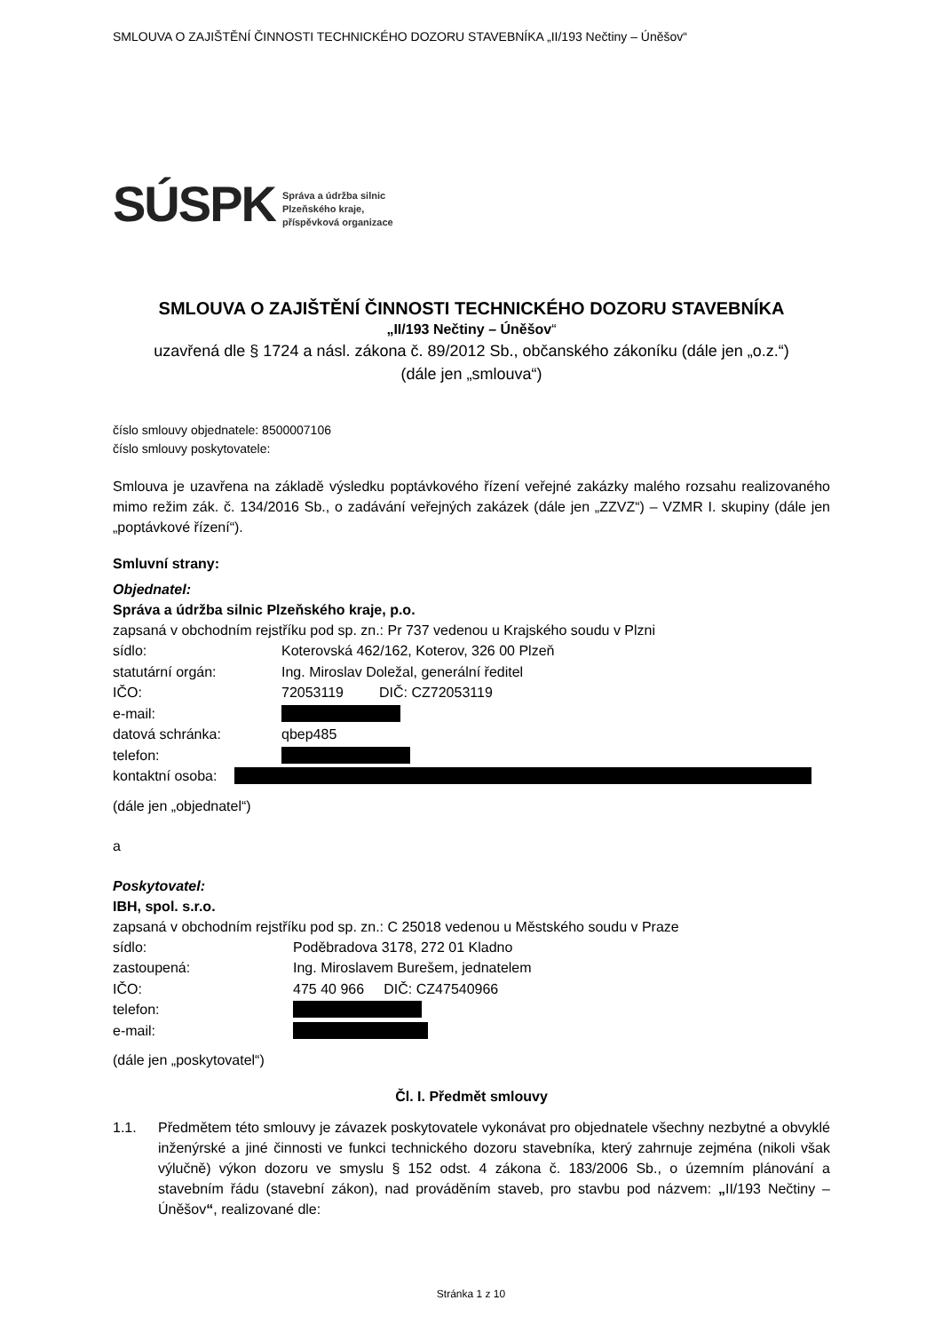SMLOUVA O ZAJIŠTĚNÍ ČINNOSTI TECHNICKÉHO DOZORU STAVEBNÍKA „II/193 Nečtiny – Úněšov“
SÚSPK Správa a údržba silnic
Plzeňského kraje,
příspěvková organizace
SMLOUVA O ZAJIŠTĚNÍ ČINNOSTI TECHNICKÉHO DOZORU STAVEBNÍKA
„II/193 Nečtiny – Úněšov“
uzavřená dle § 1724 a násl. zákona č. 89/2012 Sb., občanského zákoníku (dále jen „o.z.“)
(dále jen „smlouva“)
číslo smlouvy objednatele: 8500007106
číslo smlouvy poskytovatele:
Smlouva je uzavřena na základě výsledku poptávkového řízení veřejné zakázky malého rozsahu realizovaného mimo režim zák. č. 134/2016 Sb., o zadávání veřejných zakázek (dále jen „ZZVZ“) – VZMR I. skupiny (dále jen „poptávkové řízení“).
Smluvní strany:
Objednatel:
Správa a údržba silnic Plzeňského kraje, p.o.
zapsaná v obchodním rejstříku pod sp. zn.: Pr 737 vedenou u Krajského soudu v Plzni
sídlo: Koterovská 462/162, Koterov, 326 00 Plzeň
statutární orgán: Ing. Miroslav Doležal, generální ředitel
IČO: 72053119 DIČ: CZ72053119
e-mail:
datová schránka: qbep485
telefon:
kontaktní osoba:
(dále jen „objednatel“)
a
Poskytovatel:
IBH, spol. s.r.o.
zapsaná v obchodním rejstříku pod sp. zn.: C 25018 vedenou u Městského soudu v Praze
sídlo: Poděbradova 3178, 272 01 Kladno
zastoupená: Ing. Miroslavem Burešem, jednatelem
IČO: 475 40 966 DIČ: CZ47540966
telefon:
e-mail:
(dále jen „poskytovatel“)
Čl. I. Předmět smlouvy
1.1. Předmětem této smlouvy je závazek poskytovatele vykonávat pro objednatele všechny nezbytné a obvyklé inženýrské a jiné činnosti ve funkci technického dozoru stavebníka, který zahrnuje zejména (nikoli však výlučně) výkon dozoru ve smyslu § 152 odst. 4 zákona č. 183/2006 Sb., o územním plánování a stavebním řádu (stavební zákon), nad prováděním staveb, pro stavbu pod názvem: „II/193 Nečtiny – Úněšov“, realizované dle:
Stránka 1 z 10